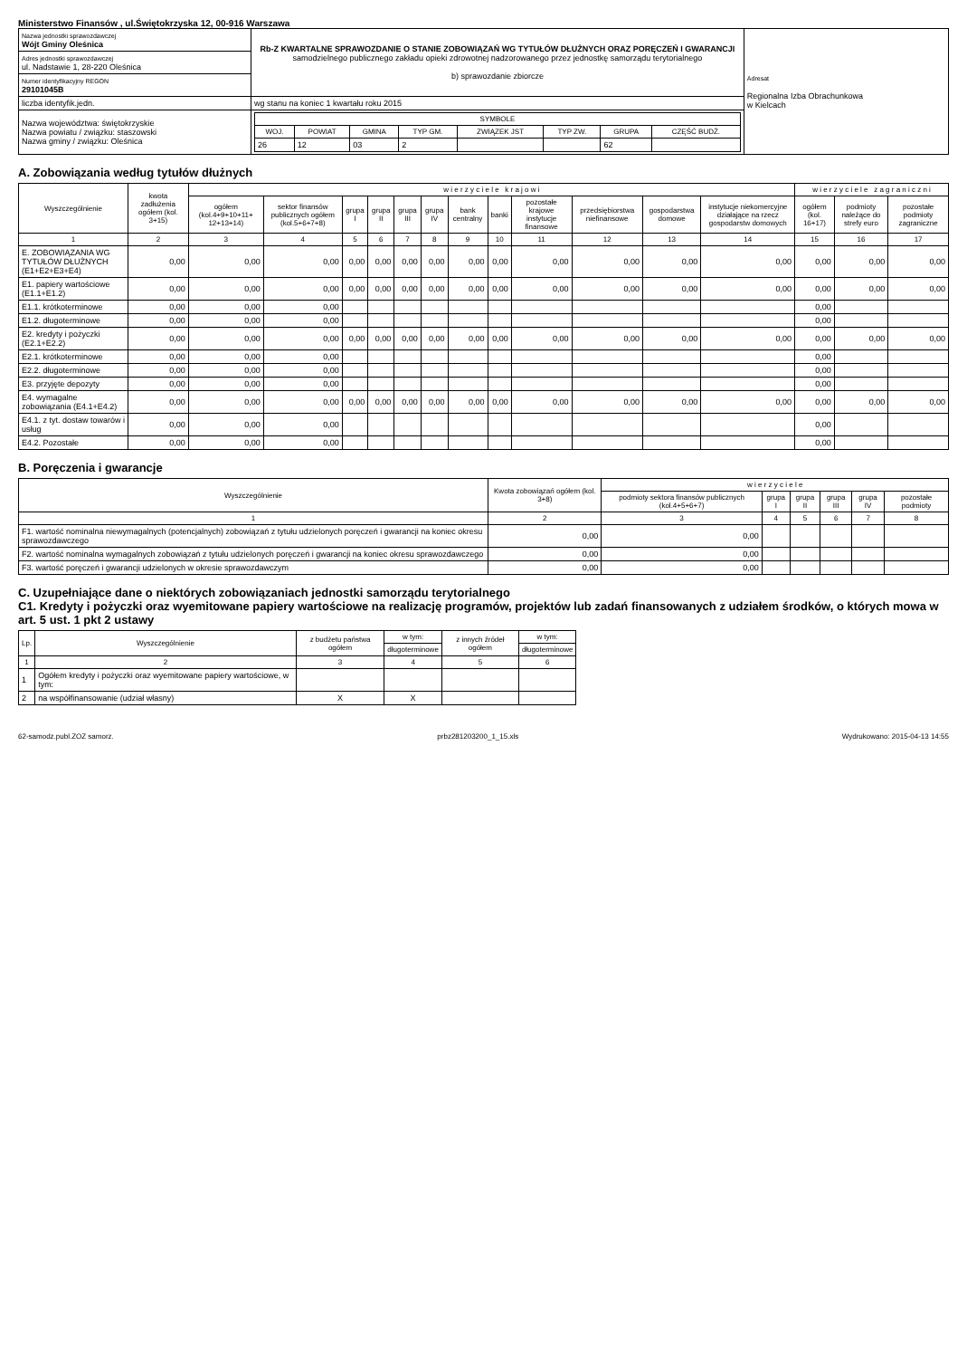Ministerstwo Finansów , ul.Świętokrzyska 12, 00-916 Warszawa
| Nazwa jednostki sprawozdawczej Wójt Gminy Oleśnica | Rb-Z KWARTALNE SPRAWOZDANIE O STANIE ZOBOWIĄZAŃ WG TYTUŁÓW DŁUŻNYCH ORAZ PORĘCZEŃ I GWARANCJI samodzielnego publicznego zakładu opieki zdrowotnej nadzorowanego przez jednostkę samorządu terytorialnego b) sprawozdanie zbiorcze | Adresat Regionalna Izba Obrachunkowa w Kielcach |
| Adres jednostki sprawozdawczej ul. Nadstawie 1, 28-220 Oleśnica | | |
| Numer identyfikacyjny REGON 29101045B | | |
| liczba identyfik.jedn. | wg stanu na koniec 1 kwartału roku 2015 | |
| Nazwa województwa: świętokrzyskie Nazwa powiatu / związku: staszowski Nazwa gminy / związku: Oleśnica | / SYMBOLE / / / / / / / / / --- / --- / --- / --- / --- / --- / --- / --- / / WOJ. / POWIAT / GMINA / TYP GM. / ZWIĄZEK JST / TYP ZW. / GRUPA / CZĘŚĆ BUDŻ. / / 26 / 12 / 03 / 2 / / / 62 / / | |
A. Zobowiązania według tytułów dłużnych
| Wyszczególnienie | kwota zadłużenia ogółem (kol. 3+15) | w i e r z y c i e l e k r a j o w i | | | | | | | | | | | | w i e r z y c i e l e z a g r a n i c z n i | | |
| --- | --- | --- | --- | --- | --- | --- | --- | --- | --- | --- | --- | --- | --- | --- | --- | --- |
| | | ogółem (kol.4+9+10+11+ 12+13+14) | sektor finansów publicznych ogółem (kol.5+6+7+8) | grupa I | grupa II | grupa III | grupa IV | bank centralny | banki | pozostałe krajowe instytucje finansowe | przedsiębiorstwa niefinansowe | gospodarstwa domowe | instytucje niekomercyjne działające na rzecz gospodarstw domowych | ogółem (kol. 16+17) | podmioty należące do strefy euro | pozostałe podmioty zagraniczne |
| 1 | 2 | 3 | 4 | 5 | 6 | 7 | 8 | 9 | 10 | 11 | 12 | 13 | 14 | 15 | 16 | 17 |
| E. ZOBOWIĄZANIA WG TYTUŁÓW DŁUŻNYCH (E1+E2+E3+E4) | 0,00 | 0,00 | 0,00 | 0,00 | 0,00 | 0,00 | 0,00 | 0,00 | 0,00 | 0,00 | 0,00 | 0,00 | 0,00 | 0,00 | 0,00 | 0,00 |
| E1. papiery wartościowe (E1.1+E1.2) | 0,00 | 0,00 | 0,00 | 0,00 | 0,00 | 0,00 | 0,00 | 0,00 | 0,00 | 0,00 | 0,00 | 0,00 | 0,00 | 0,00 | 0,00 | 0,00 |
| E1.1. krótkoterminowe | 0,00 | 0,00 | 0,00 | | | | | | | | | | | 0,00 | | |
| E1.2. długoterminowe | 0,00 | 0,00 | 0,00 | | | | | | | | | | | 0,00 | | |
| E2. kredyty i pożyczki (E2.1+E2.2) | 0,00 | 0,00 | 0,00 | 0,00 | 0,00 | 0,00 | 0,00 | 0,00 | 0,00 | 0,00 | 0,00 | 0,00 | 0,00 | 0,00 | 0,00 | 0,00 |
| E2.1. krótkoterminowe | 0,00 | 0,00 | 0,00 | | | | | | | | | | | 0,00 | | |
| E2.2. długoterminowe | 0,00 | 0,00 | 0,00 | | | | | | | | | | | 0,00 | | |
| E3. przyjęte depozyty | 0,00 | 0,00 | 0,00 | | | | | | | | | | | 0,00 | | |
| E4. wymagalne zobowiązania (E4.1+E4.2) | 0,00 | 0,00 | 0,00 | 0,00 | 0,00 | 0,00 | 0,00 | 0,00 | 0,00 | 0,00 | 0,00 | 0,00 | 0,00 | 0,00 | 0,00 | 0,00 |
| E4.1. z tyt. dostaw towarów i usług | 0,00 | 0,00 | 0,00 | | | | | | | | | | | 0,00 | | |
| E4.2. Pozostałe | 0,00 | 0,00 | 0,00 | | | | | | | | | | | 0,00 | | |
B. Poręczenia i gwarancje
| Wyszczególnienie | Kwota zobowiązań ogółem (kol. 3+8) | w i e r z y c i e l e | | | | | |
| --- | --- | --- | --- | --- | --- | --- | --- |
| | | podmioty sektora finansów publicznych (kol.4+5+6+7) | grupa I | grupa II | grupa III | grupa IV | pozostałe podmioty |
| 1 | 2 | 3 | 4 | 5 | 6 | 7 | 8 |
| F1. wartość nominalna niewymagalnych (potencjalnych) zobowiązań z tytułu udzielonych poręczeń i gwarancji na koniec okresu sprawozdawczego | 0,00 | 0,00 | | | | | |
| F2. wartość nominalna wymagalnych zobowiązań z tytułu udzielonych poręczeń i gwarancji na koniec okresu sprawozdawczego | 0,00 | 0,00 | | | | | |
| F3. wartość poręczeń i gwarancji udzielonych w okresie sprawozdawczym | 0,00 | 0,00 | | | | | |
C. Uzupełniające dane o niektórych zobowiązaniach jednostki samorządu terytorialnego
C1. Kredyty i pożyczki oraz wyemitowane papiery wartościowe na realizację programów, projektów lub zadań finansowanych z udziałem środków, o których mowa w art. 5 ust. 1 pkt 2 ustawy
| Lp. | Wyszczególnienie | z budżetu państwa ogółem | w tym: | z innych źródeł ogółem | w tym: |
| --- | --- | --- | --- | --- | --- |
| | | | długoterminowe | | długoterminowe |
| 1 | 2 | 3 | 4 | 5 | 6 |
| 1 | Ogółem kredyty i pożyczki oraz wyemitowane papiery wartościowe, w tym: | | | | |
| 2 | na współfinansowanie (udział własny) | X | X | | |
62-samodz.publ.ZOZ samorz. prbz281203200_1_15.xls Wydrukowano: 2015-04-13 14:55